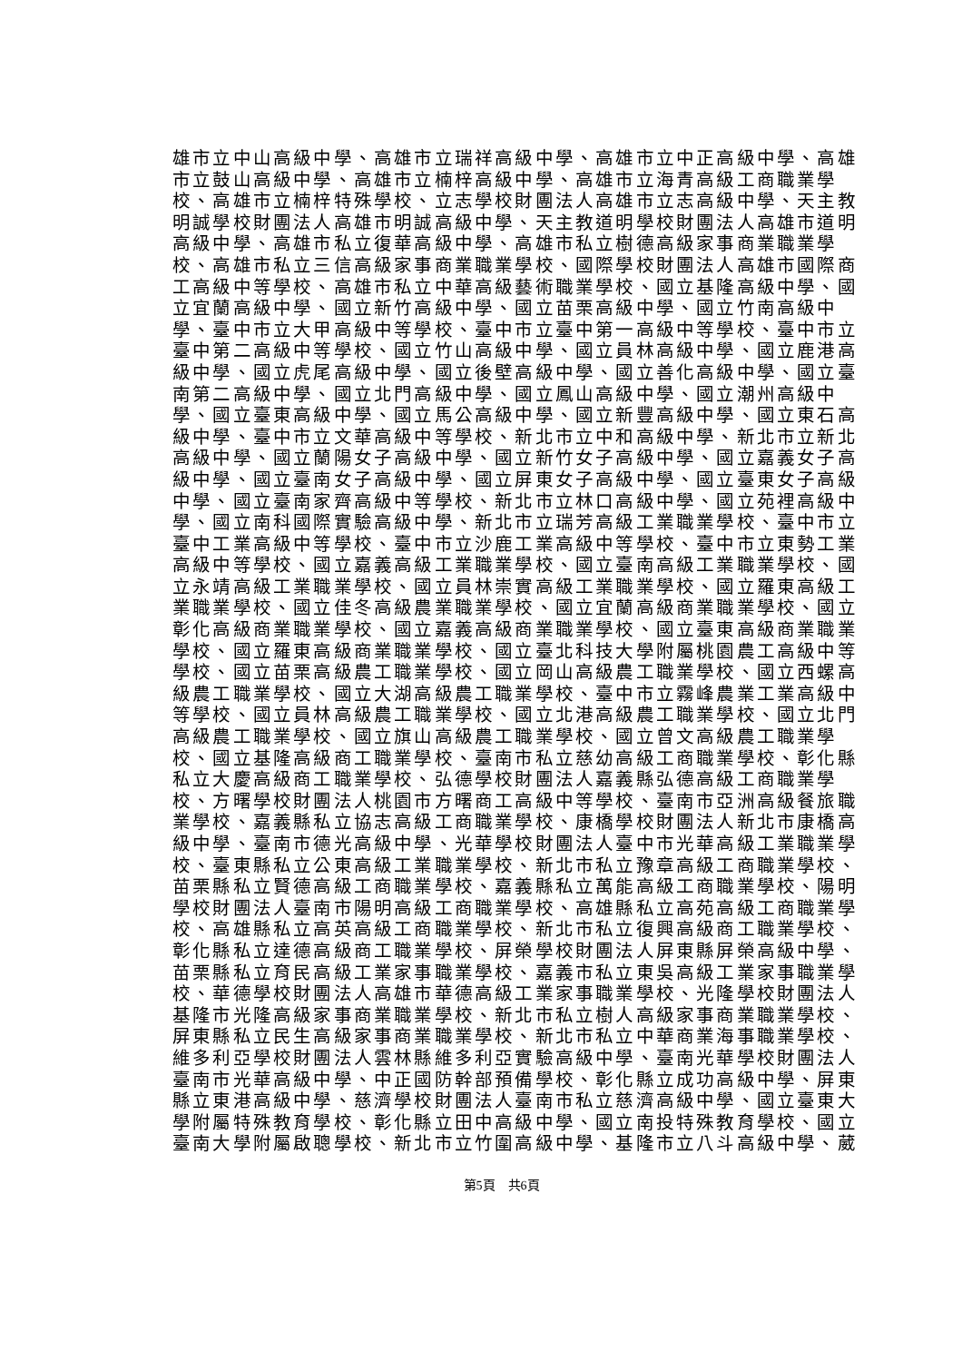雄市立中山高級中學、高雄市立瑞祥高級中學、高雄市立中正高級中學、高雄
市立鼓山高級中學、高雄市立楠梓高級中學、高雄市立海青高級工商職業學
校、高雄市立楠梓特殊學校、立志學校財團法人高雄市立志高級中學、天主教
明誠學校財團法人高雄市明誠高級中學、天主教道明學校財團法人高雄市道明
高級中學、高雄市私立復華高級中學、高雄市私立樹德高級家事商業職業學
校、高雄市私立三信高級家事商業職業學校、國際學校財團法人高雄市國際商
工高級中等學校、高雄市私立中華高級藝術職業學校、國立基隆高級中學、國
立宜蘭高級中學、國立新竹高級中學、國立苗栗高級中學、國立竹南高級中
學、臺中市立大甲高級中等學校、臺中市立臺中第一高級中等學校、臺中市立
臺中第二高級中等學校、國立竹山高級中學、國立員林高級中學、國立鹿港高
級中學、國立虎尾高級中學、國立後壁高級中學、國立善化高級中學、國立臺
南第二高級中學、國立北門高級中學、國立鳳山高級中學、國立潮州高級中
學、國立臺東高級中學、國立馬公高級中學、國立新豐高級中學、國立東石高
級中學、臺中市立文華高級中等學校、新北市立中和高級中學、新北市立新北
高級中學、國立蘭陽女子高級中學、國立新竹女子高級中學、國立嘉義女子高
級中學、國立臺南女子高級中學、國立屏東女子高級中學、國立臺東女子高級
中學、國立臺南家齊高級中等學校、新北市立林口高級中學、國立苑裡高級中
學、國立南科國際實驗高級中學、新北市立瑞芳高級工業職業學校、臺中市立
臺中工業高級中等學校、臺中市立沙鹿工業高級中等學校、臺中市立東勢工業
高級中等學校、國立嘉義高級工業職業學校、國立臺南高級工業職業學校、國
立永靖高級工業職業學校、國立員林崇實高級工業職業學校、國立羅東高級工
業職業學校、國立佳冬高級農業職業學校、國立宜蘭高級商業職業學校、國立
彰化高級商業職業學校、國立嘉義高級商業職業學校、國立臺東高級商業職業
學校、國立羅東高級商業職業學校、國立臺北科技大學附屬桃園農工高級中等
學校、國立苗栗高級農工職業學校、國立岡山高級農工職業學校、國立西螺高
級農工職業學校、國立大湖高級農工職業學校、臺中市立霧峰農業工業高級中
等學校、國立員林高級農工職業學校、國立北港高級農工職業學校、國立北門
高級農工職業學校、國立旗山高級農工職業學校、國立曾文高級農工職業學
校、國立基隆高級商工職業學校、臺南市私立慈幼高級工商職業學校、彰化縣
私立大慶高級商工職業學校、弘德學校財團法人嘉義縣弘德高級工商職業學
校、方曙學校財團法人桃園市方曙商工高級中等學校、臺南市亞洲高級餐旅職
業學校、嘉義縣私立協志高級工商職業學校、康橋學校財團法人新北市康橋高
級中學、臺南市德光高級中學、光華學校財團法人臺中市光華高級工業職業學
校、臺東縣私立公東高級工業職業學校、新北市私立豫章高級工商職業學校、
苗栗縣私立賢德高級工商職業學校、嘉義縣私立萬能高級工商職業學校、陽明
學校財團法人臺南市陽明高級工商職業學校、高雄縣私立高苑高級工商職業學
校、高雄縣私立高英高級工商職業學校、新北市私立復興高級商工職業學校、
彰化縣私立達德高級商工職業學校、屏榮學校財團法人屏東縣屏榮高級中學、
苗栗縣私立育民高級工業家事職業學校、嘉義市私立東吳高級工業家事職業學
校、華德學校財團法人高雄市華德高級工業家事職業學校、光隆學校財團法人
基隆市光隆高級家事商業職業學校、新北市私立樹人高級家事商業職業學校、
屏東縣私立民生高級家事商業職業學校、新北市私立中華商業海事職業學校、
維多利亞學校財團法人雲林縣維多利亞實驗高級中學、臺南光華學校財團法人
臺南市光華高級中學、中正國防幹部預備學校、彰化縣立成功高級中學、屏東
縣立東港高級中學、慈濟學校財團法人臺南市私立慈濟高級中學、國立臺東大
學附屬特殊教育學校、彰化縣立田中高級中學、國立南投特殊教育學校、國立
臺南大學附屬啟聰學校、新北市立竹圍高級中學、基隆市立八斗高級中學、葳
第5頁　共6頁